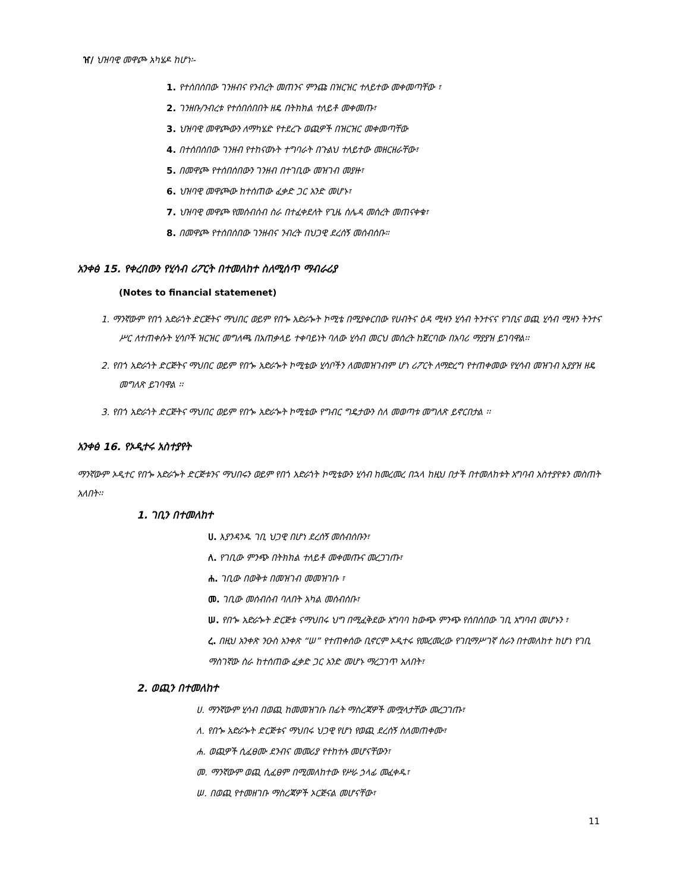ዠ/ ህዝባዊ መዋጮ አካሄዶ ከሆነ፡-
1. የተሰበሰበው ገንዘብና የንብረት መጠንና ምንጩ በዝርዝር ተለይተው መቀመጣቸው ፣
2. ገንዘቡ/ንብረቱ የተሰበሰበበት ዘዴ በትክክል ተለይቶ መቀመጡ፣
3. ህዝባዊ መዋጮውን ለማካሄድ የተደረጉ ወጪዎች በዝርዝር መቀመጣቸው
4. በተሰበሰበው ገንዘብ የተከናወኑት ተግባራት በጉልህ ተለይተው መዘርዘራቸው፣
5. በመዋጮ የተሰበሰበውን ገንዘብ በተገቢው መዝገብ መያዙ፣
6. ህዝባዊ መዋጮው ከተሰጠው ፈቃድ ጋር አንድ መሆኑ፣
7. ህዝባዊ መዋጮ የመሰብሰብ ስራ በተፈቀደለት የጊዜ ሰሌዳ መሰረት መጠናቀቁ፣
8. በመዋጮ የተሰበሰበው ገንዘብና ንብረት በህጋዊ ደረሰኝ መሰብሰቡ።
አንቀፅ 15. የቀረበውን የሂሳብ ሪፖርት በተመለከተ ስለሚሰጥ ማብራሪያ
(Notes to financial statemenet)
1. ማንኛውም የበጎ አድራጎት ድርጅትና ማህበር ወይም የበጐ አድራጐት ኮሚቴ በሚያቀርበው የሀብትና ዕዳ ሚዛን ሂሳብ ትንተናና የገቢና ወጪ ሂሳብ ሚዛን ትንተና ሥር ለተጠቀሱት ሂሳቦች ዝርዝር መግለጫ በአጠቃላይ ተቀባይነት ባለው ሂሳብ መርህ መሰረት ከጀርባው በአባሪ ማያያዝ ይገባዋል፡፡
2. የበጎ አድራጎት ድርጅትና ማህበር ወይም የበጐ አድራጐት ኮሚቴው ሂሳቦችን ለመመዝገብም ሆነ ሪፖርት ለማድረግ የተጠቀመው የሂሳብ መዝገብ አያያዝ ዘዴ መግለጽ ይገባዋል ፡፡
3. የበጎ አድራጎት ድርጅትና ማህበር ወይም የበጐ አድራጐት ኮሚቴው የግብር ግዴታውን ስለ መወጣቱ መግለጽ ይኖርበታል ፡፡
አንቀፅ 16. የኦዲተሩ አስተያየት
ማንኛውም ኦዲተር የበጐ አድራጐት ድርጅቱንና ማህበሩን ወይም የበጎ አድራጎት ኮሚቴውን ሂሳብ ከመረመረ በኋላ ከዚህ በታች በተመለከቱት አግባብ አስተያየቱን መስጠት አለበት፡፡
1. ገቢን በተመለከተ
ሀ. እያንዳንዱ ገቢ ህጋዊ በሆነ ደረሰኝ መሰብሰቡን፣
ለ. የገቢው ምንጭ በትክክል ተለይቶ መቀመጡና መረጋገጡ፣
ሐ. ገቢው በወቅቱ በመዝገብ መመዝገቡ ፣
መ. ገቢው መሰብሰብ ባለበት አካል መሰብሰቡ፣
ሠ. የበጐ አድራጐት ድርጅቱ ናማህበሩ ህግ በሚፈቅደው አግባባ ከውጭ ምንጭ የሰበሰበው ገቢ አግባብ መሆኑን ፣
ረ. በዚህ አንቀጽ ንዑስ አንቀጽ “ሠ” የተጠቀሰው ቢኖርም ኦዲተሩ የመረመረው የገቢማሥገኛ ስራን በተመለከተ ከሆነ የገቢ ማስገኛው ስራ ከተሰጠው ፈቃድ ጋር አንድ መሆኑ ማረጋገጥ አለበት፣
2. ወጪን በተመለከተ
ሀ. ማንኛውም ሂሳብ በወጪ ከመመዝገቡ በፊት ማስረጃዎች መሟላታቸው መረጋገጡ፣
ለ. የበጐ አድራጐት ድርጅቱና ማህበሩ ህጋዊ የሆነ የወጪ ደረሰኝ ስለመጠቀሙ፣
ሐ. ወጪዎች ሲፈፀሙ ደንብና መመሪያ የተከተሉ መሆናቸውን፣
መ. ማንኛውም ወጪ ሲፈፀም በሚመለከተው የሥራ ኃላፊ መፈቀዱ፣
ሠ. በወጪ የተመዘገቡ ማስረጃዎች ኦርጅናል መሆናቸው፣
11